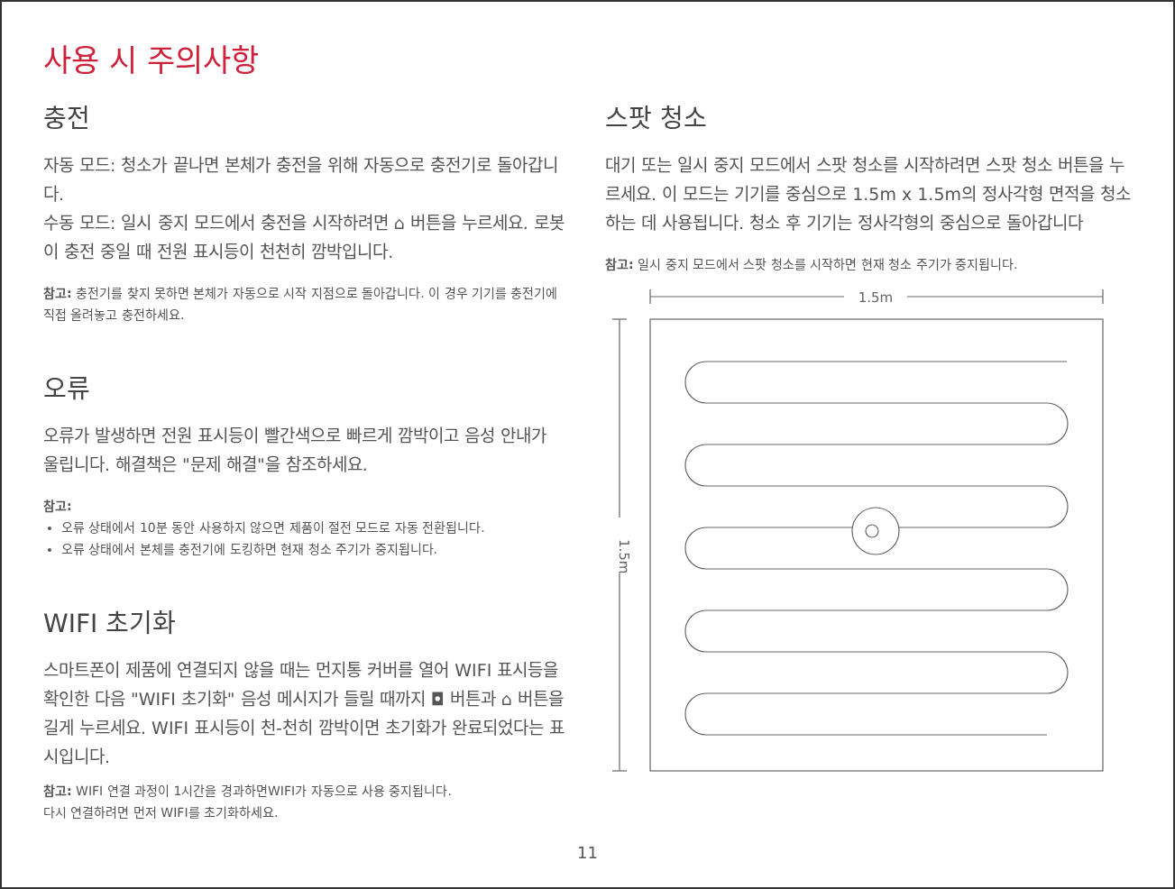사용 시 주의사항
충전
자동 모드: 청소가 끝나면 본체가 충전을 위해 자동으로 충전기로 돌아갑니다.
수동 모드: 일시 중지 모드에서 충전을 시작하려면 ⌂ 버튼을 누르세요. 로봇이 충전 중일 때 전원 표시등이 천천히 깜박입니다.
참고: 충전기를 찾지 못하면 본체가 자동으로 시작 지점으로 돌아갑니다. 이 경우 기기를 충전기에 직접 올려놓고 충전하세요.
오류
오류가 발생하면 전원 표시등이 빨간색으로 빠르게 깜박이고 음성 안내가 울립니다. 해결책은 "문제 해결"을 참조하세요.
참고:
오류 상태에서 10분 동안 사용하지 않으면 제품이 절전 모드로 자동 전환됩니다.
오류 상태에서 본체를 충전기에 도킹하면 현재 청소 주기가 중지됩니다.
WIFI 초기화
스마트폰이 제품에 연결되지 않을 때는 먼지통 커버를 열어 WIFI 표시등을 확인한 다음 "WIFI 초기화" 음성 메시지가 들릴 때까지 ◘ 버튼과 ⌂ 버튼을 길게 누르세요. WIFI 표시등이 천-천히 깜박이면 초기화가 완료되었다는 표시입니다.
참고: WIFI 연결 과정이 1시간을 경과하면WIFI가 자동으로 사용 중지됩니다.
다시 연결하려면 먼저 WIFI를 초기화하세요.
스팟 청소
대기 또는 일시 중지 모드에서 스팟 청소를 시작하려면 스팟 청소 버튼을 누르세요. 이 모드는 기기를 중심으로 1.5m x 1.5m의 정사각형 면적을 청소하는 데 사용됩니다. 청소 후 기기는 정사각형의 중심으로 돌아갑니다
참고: 일시 중지 모드에서 스팟 청소를 시작하면 현재 청소 주기가 중지됩니다.
1.5m
1.5m
11